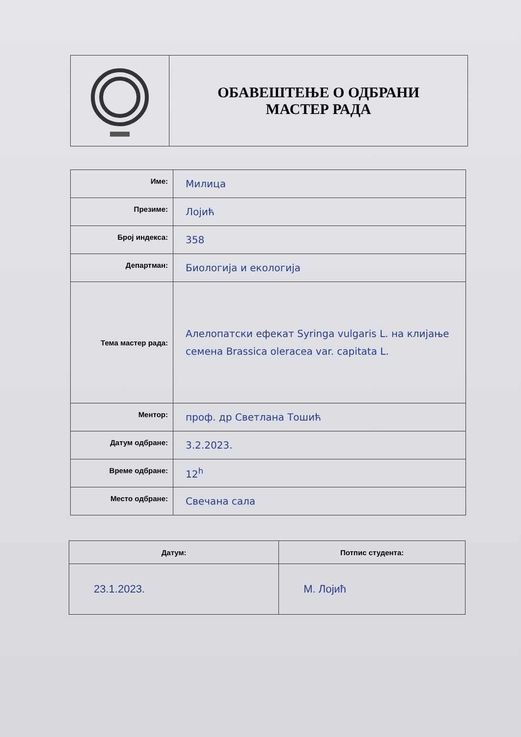| | ОБАВЕШТЕЊЕ О ОДБРАНИ МАСТЕР РАДА |
| Име: | Милица |
| Презиме: | Лојић |
| Број индекса: | 358 |
| Департман: | Биологија и екологија |
| Тема мастер рада: | Алелопатски ефекат Syringa vulgaris L. на клијање семена Brassica oleracea var. capitata L. |
| Ментор: | проф. др Светлана Тошић |
| Датум одбране: | 3.2.2023. |
| Време одбране: | 12<sup>h</sup> |
| Место одбране: | Свечана сала |
| Датум: | Потпис студента: |
| --- | --- |
| 23.1.2023. | М. Лојић |